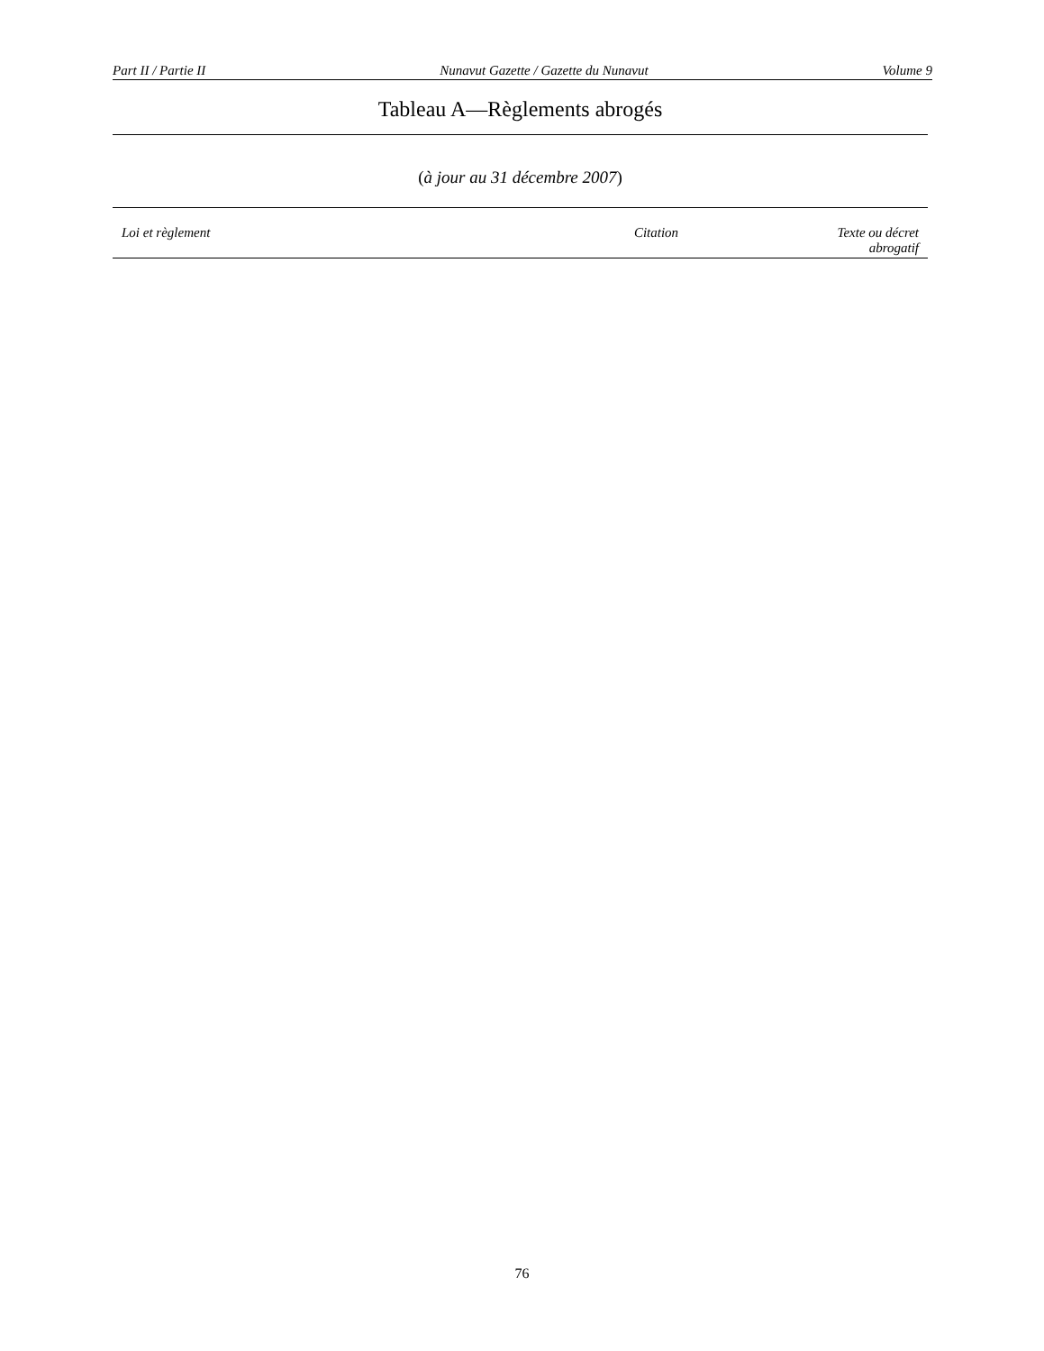Part II / Partie II Nunavut Gazette / Gazette du Nunavut Volume 9
Tableau A—Règlements abrogés
(à jour au 31 décembre 2007)
| Loi et règlement | Citation | Texte ou décret abrogatif |
| --- | --- | --- |
76